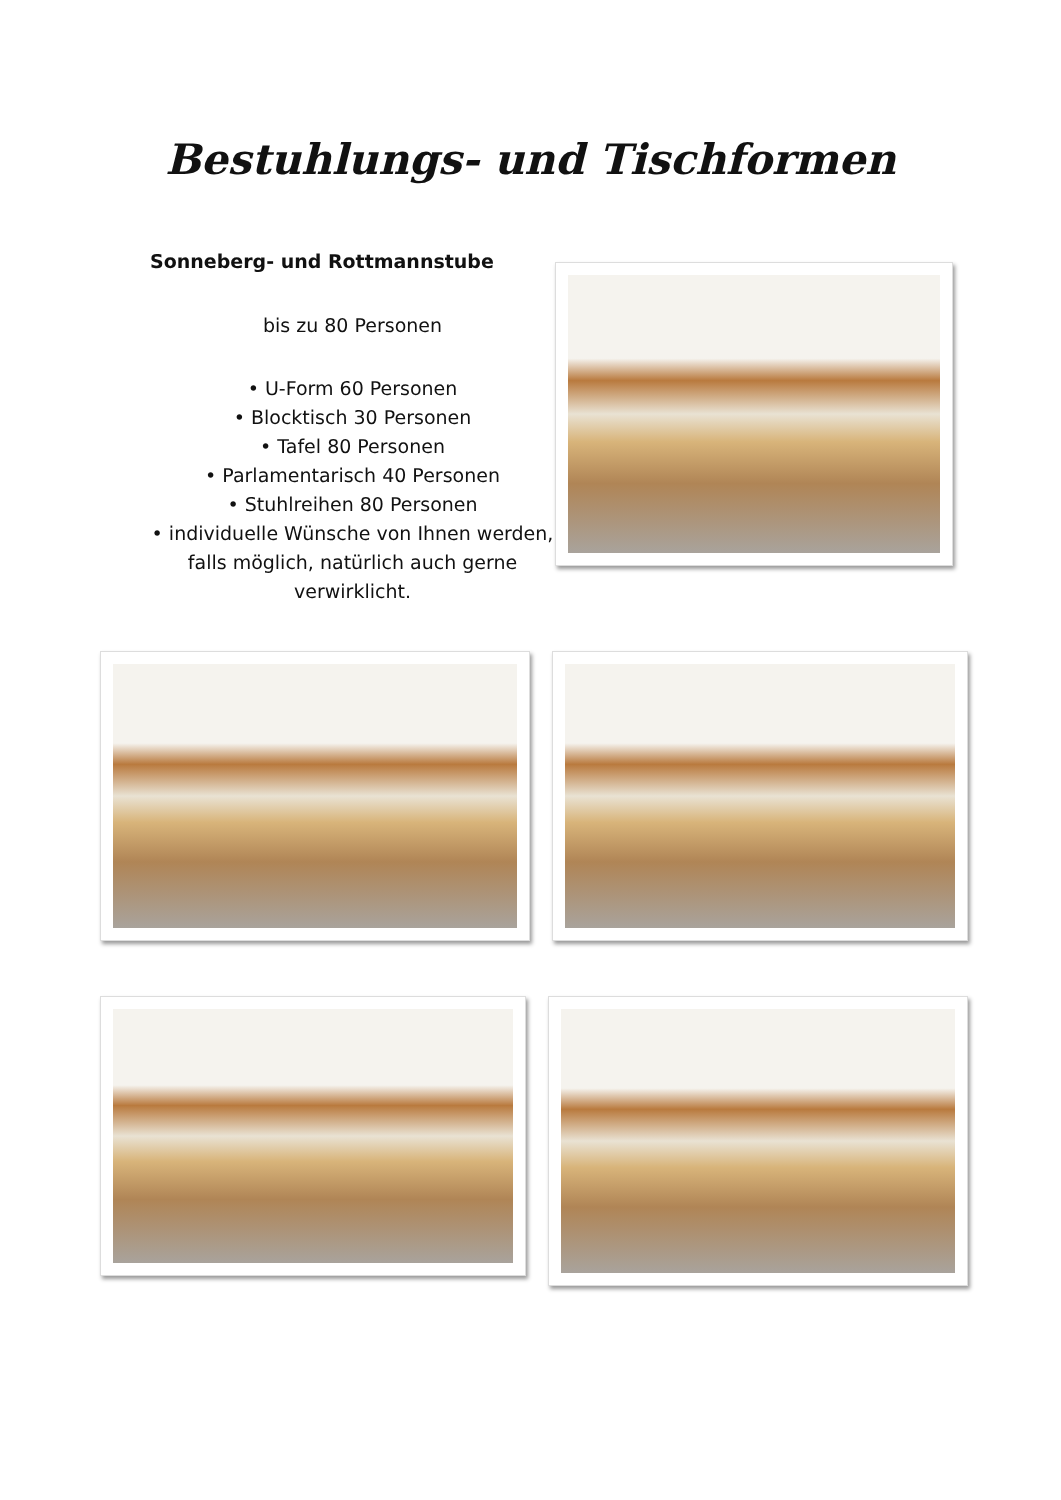Bestuhlungs- und Tischformen
Sonneberg- und Rottmannstube
bis zu 80 Personen
• U-Form 60 Personen
• Blocktisch 30 Personen
• Tafel 80 Personen
• Parlamentarisch 40 Personen
• Stuhlreihen 80 Personen
• individuelle Wünsche von Ihnen werden, falls möglich, natürlich auch gerne verwirklicht.